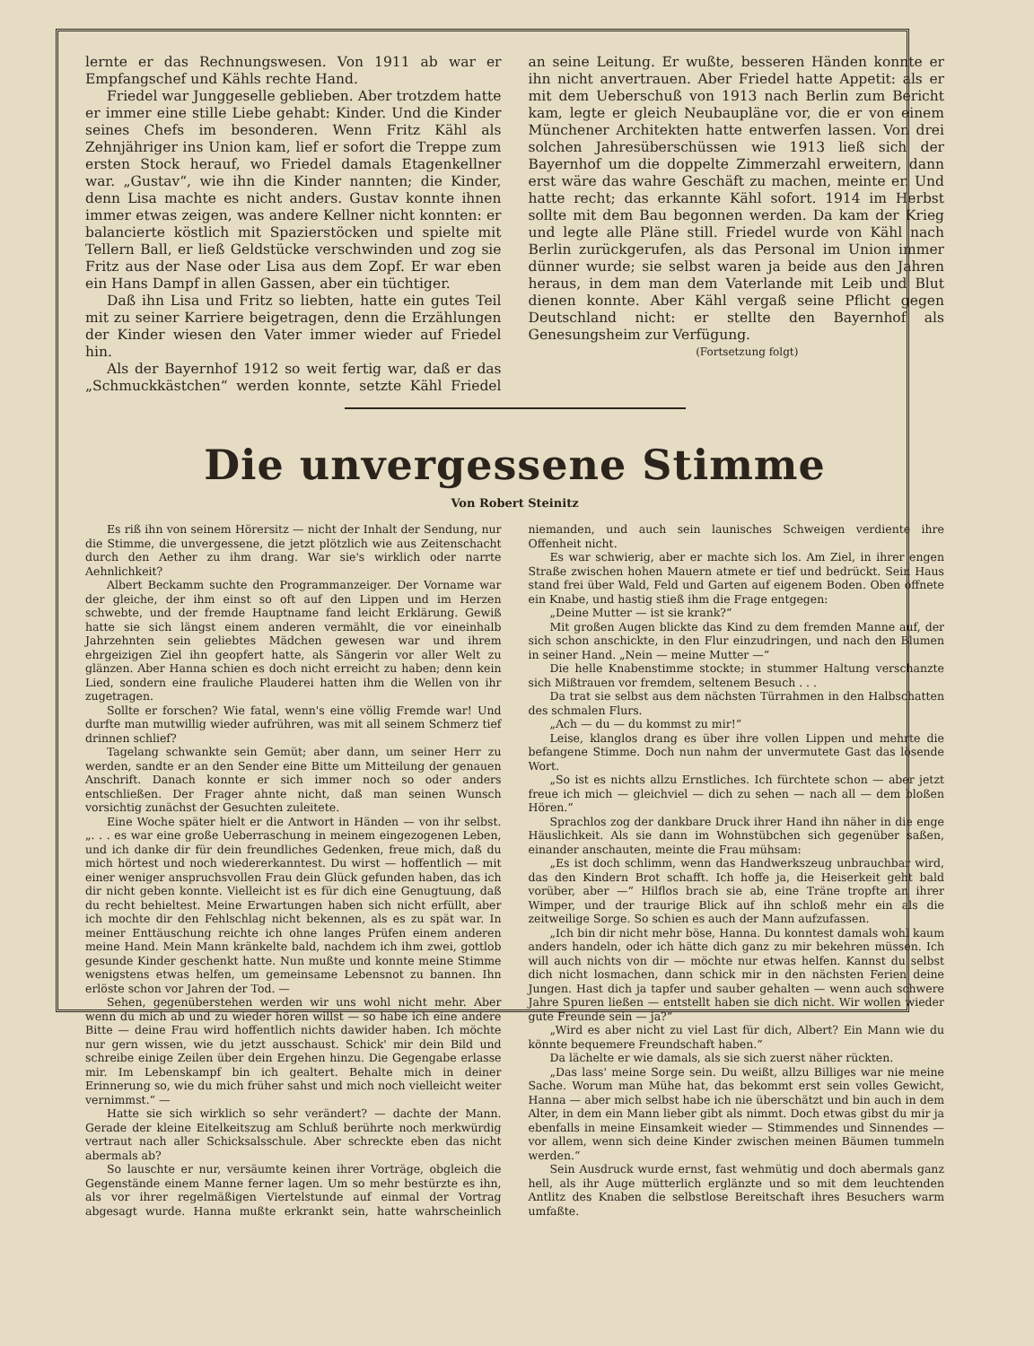lernte er das Rechnungswesen. Von 1911 ab war er Empfangschef und Kähls rechte Hand.
Friedel war Junggeselle geblieben. Aber trotzdem hatte er immer eine stille Liebe gehabt: Kinder. Und die Kinder seines Chefs im besonderen. Wenn Fritz Kähl als Zehnjähriger ins Union kam, lief er sofort die Treppe zum ersten Stock herauf, wo Friedel damals Etagenkellner war. „Gustav“, wie ihn die Kinder nannten; die Kinder, denn Lisa machte es nicht anders. Gustav konnte ihnen immer etwas zeigen, was andere Kellner nicht konnten: er balancierte köstlich mit Spazierstöcken und spielte mit Tellern Ball, er ließ Geldstücke verschwinden und zog sie Fritz aus der Nase oder Lisa aus dem Zopf. Er war eben ein Hans Dampf in allen Gassen, aber ein tüchtiger.
Daß ihn Lisa und Fritz so liebten, hatte ein gutes Teil mit zu seiner Karriere beigetragen, denn die Erzählungen der Kinder wiesen den Vater immer wieder auf Friedel hin.
Als der Bayernhof 1912 so weit fertig war, daß er das „Schmuckkästchen“ werden konnte, setzte Kähl Friedel an seine Leitung. Er wußte, besseren Händen konnte er ihn nicht anvertrauen. Aber Friedel hatte Appetit: als er mit dem Ueberschuß von 1913 nach Berlin zum Bericht kam, legte er gleich Neubaupläne vor, die er von einem Münchener Architekten hatte entwerfen lassen. Von drei solchen Jahresüberschüssen wie 1913 ließ sich der Bayernhof um die doppelte Zimmerzahl erweitern, dann erst wäre das wahre Geschäft zu machen, meinte er. Und hatte recht; das erkannte Kähl sofort. 1914 im Herbst sollte mit dem Bau begonnen werden. Da kam der Krieg und legte alle Pläne still. Friedel wurde von Kähl nach Berlin zurückgerufen, als das Personal im Union immer dünner wurde; sie selbst waren ja beide aus den Jahren heraus, in dem man dem Vaterlande mit Leib und Blut dienen konnte. Aber Kähl vergaß seine Pflicht gegen Deutschland nicht: er stellte den Bayernhof als Genesungsheim zur Verfügung.
(Fortsetzung folgt)
Die unvergessene Stimme
Von Robert Steinitz
Es riß ihn von seinem Hörersitz — nicht der Inhalt der Sendung, nur die Stimme, die unvergessene, die jetzt plötzlich wie aus Zeitenschacht durch den Aether zu ihm drang. War sie's wirklich oder narrte Aehnlichkeit?
Albert Beckamm suchte den Programmanzeiger. Der Vorname war der gleiche, der ihm einst so oft auf den Lippen und im Herzen schwebte, und der fremde Hauptname fand leicht Erklärung. Gewiß hatte sie sich längst einem anderen vermählt, die vor eineinhalb Jahrzehnten sein geliebtes Mädchen gewesen war und ihrem ehrgeizigen Ziel ihn geopfert hatte, als Sängerin vor aller Welt zu glänzen. Aber Hanna schien es doch nicht erreicht zu haben; denn kein Lied, sondern eine frauliche Plauderei hatten ihm die Wellen von ihr zugetragen.
Sollte er forschen? Wie fatal, wenn's eine völlig Fremde war! Und durfte man mutwillig wieder aufrühren, was mit all seinem Schmerz tief drinnen schlief?
Tagelang schwankte sein Gemüt; aber dann, um seiner Herr zu werden, sandte er an den Sender eine Bitte um Mitteilung der genauen Anschrift. Danach konnte er sich immer noch so oder anders entschließen. Der Frager ahnte nicht, daß man seinen Wunsch vorsichtig zunächst der Gesuchten zuleitete.
Eine Woche später hielt er die Antwort in Händen — von ihr selbst. „. . . es war eine große Ueberraschung in meinem eingezogenen Leben, und ich danke dir für dein freundliches Gedenken, freue mich, daß du mich hörtest und noch wiedererkanntest. Du wirst — hoffentlich — mit einer weniger anspruchsvollen Frau dein Glück gefunden haben, das ich dir nicht geben konnte. Vielleicht ist es für dich eine Genugtuung, daß du recht behieltest. Meine Erwartungen haben sich nicht erfüllt, aber ich mochte dir den Fehlschlag nicht bekennen, als es zu spät war. In meiner Enttäuschung reichte ich ohne langes Prüfen einem anderen meine Hand. Mein Mann kränkelte bald, nachdem ich ihm zwei, gottlob gesunde Kinder geschenkt hatte. Nun mußte und konnte meine Stimme wenigstens etwas helfen, um gemeinsame Lebensnot zu bannen. Ihn erlöste schon vor Jahren der Tod. —
Sehen, gegenüberstehen werden wir uns wohl nicht mehr. Aber wenn du mich ab und zu wieder hören willst — so habe ich eine andere Bitte — deine Frau wird hoffentlich nichts dawider haben. Ich möchte nur gern wissen, wie du jetzt ausschaust. Schick' mir dein Bild und schreibe einige Zeilen über dein Ergehen hinzu. Die Gegengabe erlasse mir. Im Lebenskampf bin ich gealtert. Behalte mich in deiner Erinnerung so, wie du mich früher sahst und mich noch vielleicht weiter vernimmst.“ —
Hatte sie sich wirklich so sehr verändert? — dachte der Mann. Gerade der kleine Eitelkeitszug am Schluß berührte noch merkwürdig vertraut nach aller Schicksalsschule. Aber schreckte eben das nicht abermals ab?
So lauschte er nur, versäumte keinen ihrer Vorträge, obgleich die Gegenstände einem Manne ferner lagen. Um so mehr bestürzte es ihn, als vor ihrer regelmäßigen Viertelstunde auf einmal der Vortrag abgesagt wurde. Hanna mußte erkrankt sein, hatte wahrscheinlich niemanden, und auch sein launisches Schweigen verdiente ihre Offenheit nicht.
Es war schwierig, aber er machte sich los. Am Ziel, in ihrer engen Straße zwischen hohen Mauern atmete er tief und bedrückt. Sein Haus stand frei über Wald, Feld und Garten auf eigenem Boden. Oben öffnete ein Knabe, und hastig stieß ihm die Frage entgegen:
„Deine Mutter — ist sie krank?“
Mit großen Augen blickte das Kind zu dem fremden Manne auf, der sich schon anschickte, in den Flur einzudringen, und nach den Blumen in seiner Hand. „Nein — meine Mutter —“
Die helle Knabenstimme stockte; in stummer Haltung verschanzte sich Mißtrauen vor fremdem, seltenem Besuch . . .
Da trat sie selbst aus dem nächsten Türrahmen in den Halbschatten des schmalen Flurs.
„Ach — du — du kommst zu mir!“
Leise, klanglos drang es über ihre vollen Lippen und mehrte die befangene Stimme. Doch nun nahm der unvermutete Gast das lösende Wort.
„So ist es nichts allzu Ernstliches. Ich fürchtete schon — aber jetzt freue ich mich — gleichviel — dich zu sehen — nach all — dem bloßen Hören.“
Sprachlos zog der dankbare Druck ihrer Hand ihn näher in die enge Häuslichkeit. Als sie dann im Wohnstübchen sich gegenüber saßen, einander anschauten, meinte die Frau mühsam:
„Es ist doch schlimm, wenn das Handwerkszeug unbrauchbar wird, das den Kindern Brot schafft. Ich hoffe ja, die Heiserkeit geht bald vorüber, aber —“ Hilflos brach sie ab, eine Träne tropfte an ihrer Wimper, und der traurige Blick auf ihn schloß mehr ein als die zeitweilige Sorge. So schien es auch der Mann aufzufassen.
„Ich bin dir nicht mehr böse, Hanna. Du konntest damals wohl kaum anders handeln, oder ich hätte dich ganz zu mir bekehren müssen. Ich will auch nichts von dir — möchte nur etwas helfen. Kannst du selbst dich nicht losmachen, dann schick mir in den nächsten Ferien deine Jungen. Hast dich ja tapfer und sauber gehalten — wenn auch schwere Jahre Spuren ließen — entstellt haben sie dich nicht. Wir wollen wieder gute Freunde sein — ja?“
„Wird es aber nicht zu viel Last für dich, Albert? Ein Mann wie du könnte bequemere Freundschaft haben.“
Da lächelte er wie damals, als sie sich zuerst näher rückten.
„Das lass' meine Sorge sein. Du weißt, allzu Billiges war nie meine Sache. Worum man Mühe hat, das bekommt erst sein volles Gewicht, Hanna — aber mich selbst habe ich nie überschätzt und bin auch in dem Alter, in dem ein Mann lieber gibt als nimmt. Doch etwas gibst du mir ja ebenfalls in meine Einsamkeit wieder — Stimmendes und Sinnendes — vor allem, wenn sich deine Kinder zwischen meinen Bäumen tummeln werden.“
Sein Ausdruck wurde ernst, fast wehmütig und doch abermals ganz hell, als ihr Auge mütterlich erglänzte und so mit dem leuchtenden Antlitz des Knaben die selbstlose Bereitschaft ihres Besuchers warm umfaßte.